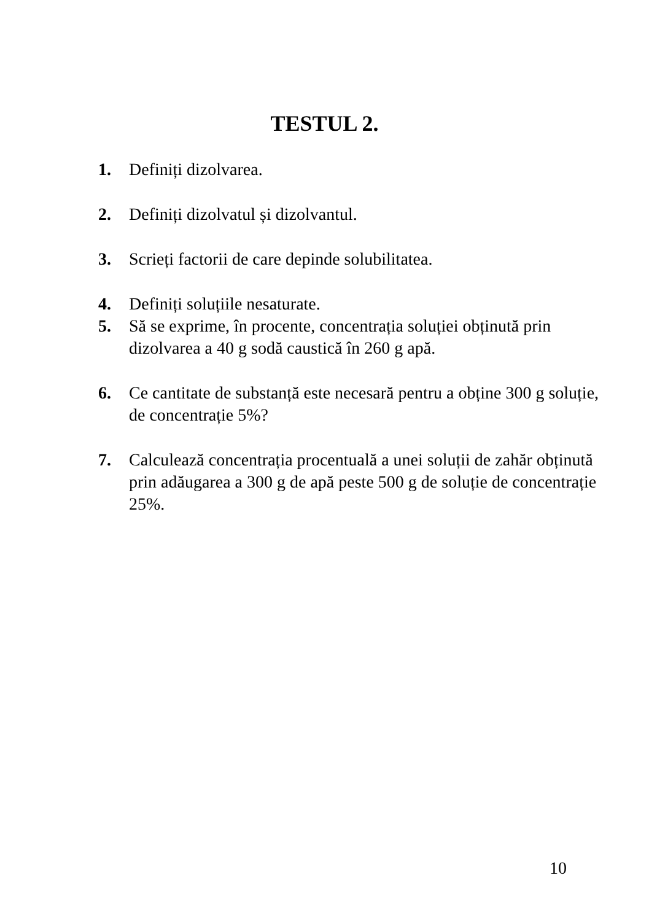TESTUL 2.
1. Definiți dizolvarea.
2. Definiți dizolvatul și dizolvantul.
3. Scrieți factorii de care depinde solubilitatea.
4. Definiți soluțiile nesaturate.
5. Să se exprime, în procente, concentrația soluției obținută prin dizolvarea a 40 g sodă caustică în 260 g apă.
6. Ce cantitate de substanță este necesară pentru a obține 300 g soluție, de concentrație 5%?
7. Calculează concentrația procentuală a unei soluții de zahăr obținută prin adăugarea a 300 g de apă peste 500 g de soluție de concentrație 25%.
10